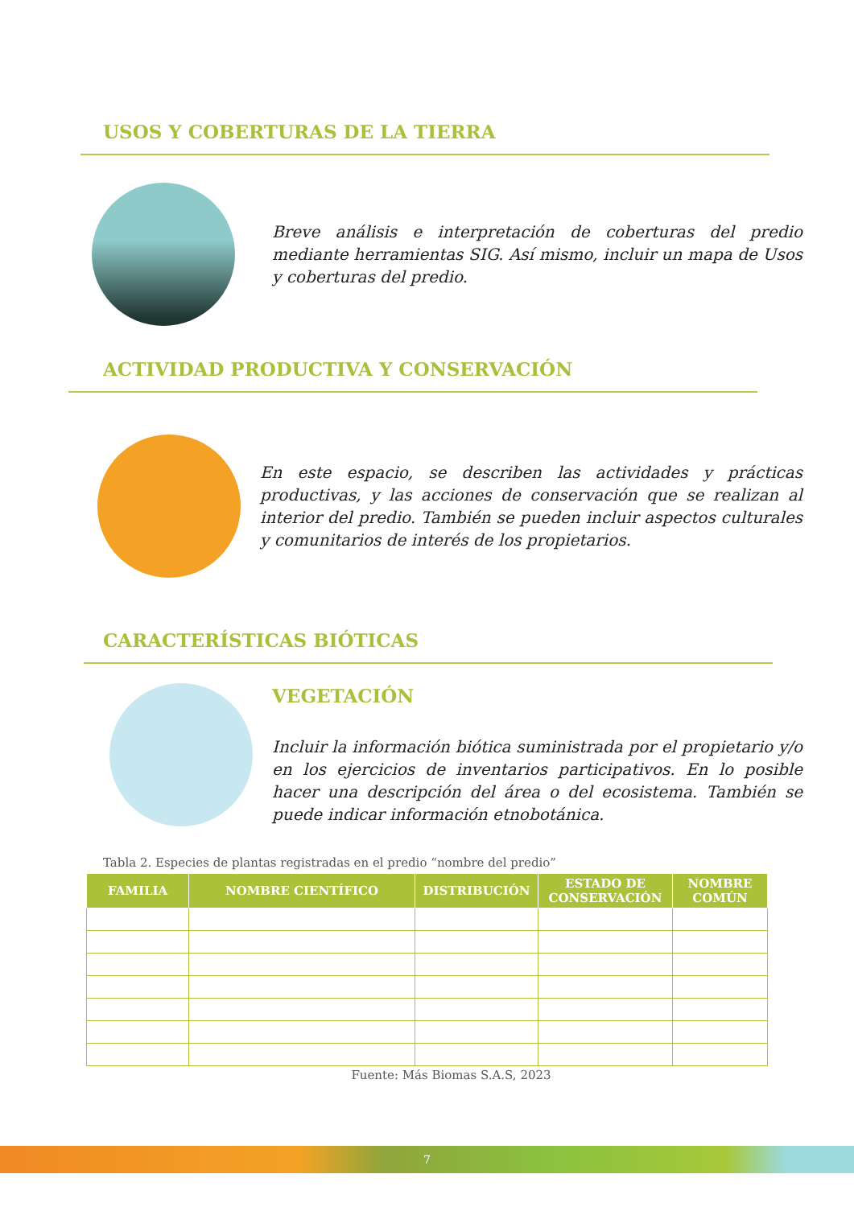USOS Y COBERTURAS DE LA TIERRA
Breve análisis e interpretación de coberturas del predio mediante herramientas SIG. Así mismo, incluir un mapa de Usos y coberturas del predio.
ACTIVIDAD PRODUCTIVA Y CONSERVACIÓN
En este espacio, se describen las actividades y prácticas productivas, y las acciones de conservación que se realizan al interior del predio. También se pueden incluir aspectos culturales y comunitarios de interés de los propietarios.
CARACTERÍSTICAS BIÓTICAS
VEGETACIÓN
Incluir la información biótica suministrada por el propietario y/o en los ejercicios de inventarios participativos. En lo posible hacer una descripción del área o del ecosistema. También se puede indicar información etnobotánica.
Tabla 2. Especies de plantas registradas en el predio “nombre del predio”
| FAMILIA | NOMBRE CIENTÍFICO | DISTRIBUCIÓN | ESTADO DE CONSERVACIÓN | NOMBRE COMÚN |
| --- | --- | --- | --- | --- |
Fuente: Más Biomas S.A.S, 2023
7